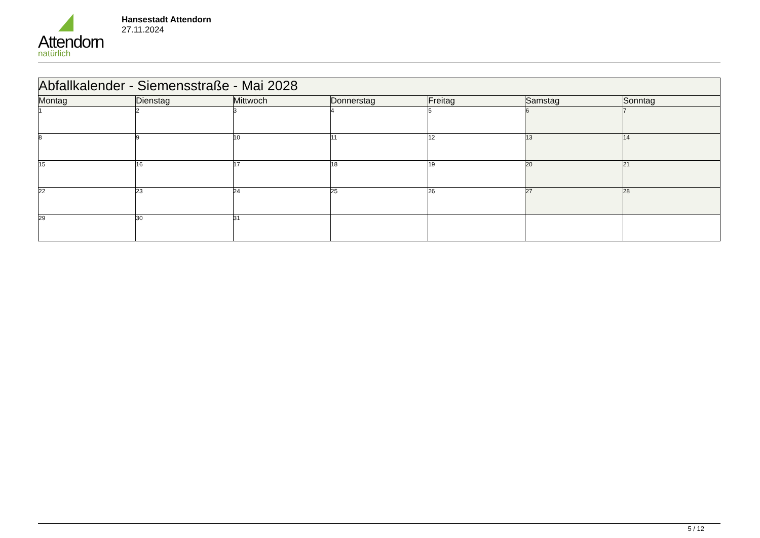Attendorn
natürlich
Hansestadt Attendorn
27.11.2024
| Abfallkalender - Siemensstraße - Mai 2028 | | | | | | |
| --- | --- | --- | --- | --- | --- | --- |
| Montag | Dienstag | Mittwoch | Donnerstag | Freitag | Samstag | Sonntag |
| 1 | 2 | 3 | 4 | 5 | 6 | 7 |
| 8 | 9 | 10 | 11 | 12 | 13 | 14 |
| 15 | 16 | 17 | 18 | 19 | 20 | 21 |
| 22 | 23 | 24 | 25 | 26 | 27 | 28 |
| 29 | 30 | 31 | | | | |
5 / 12